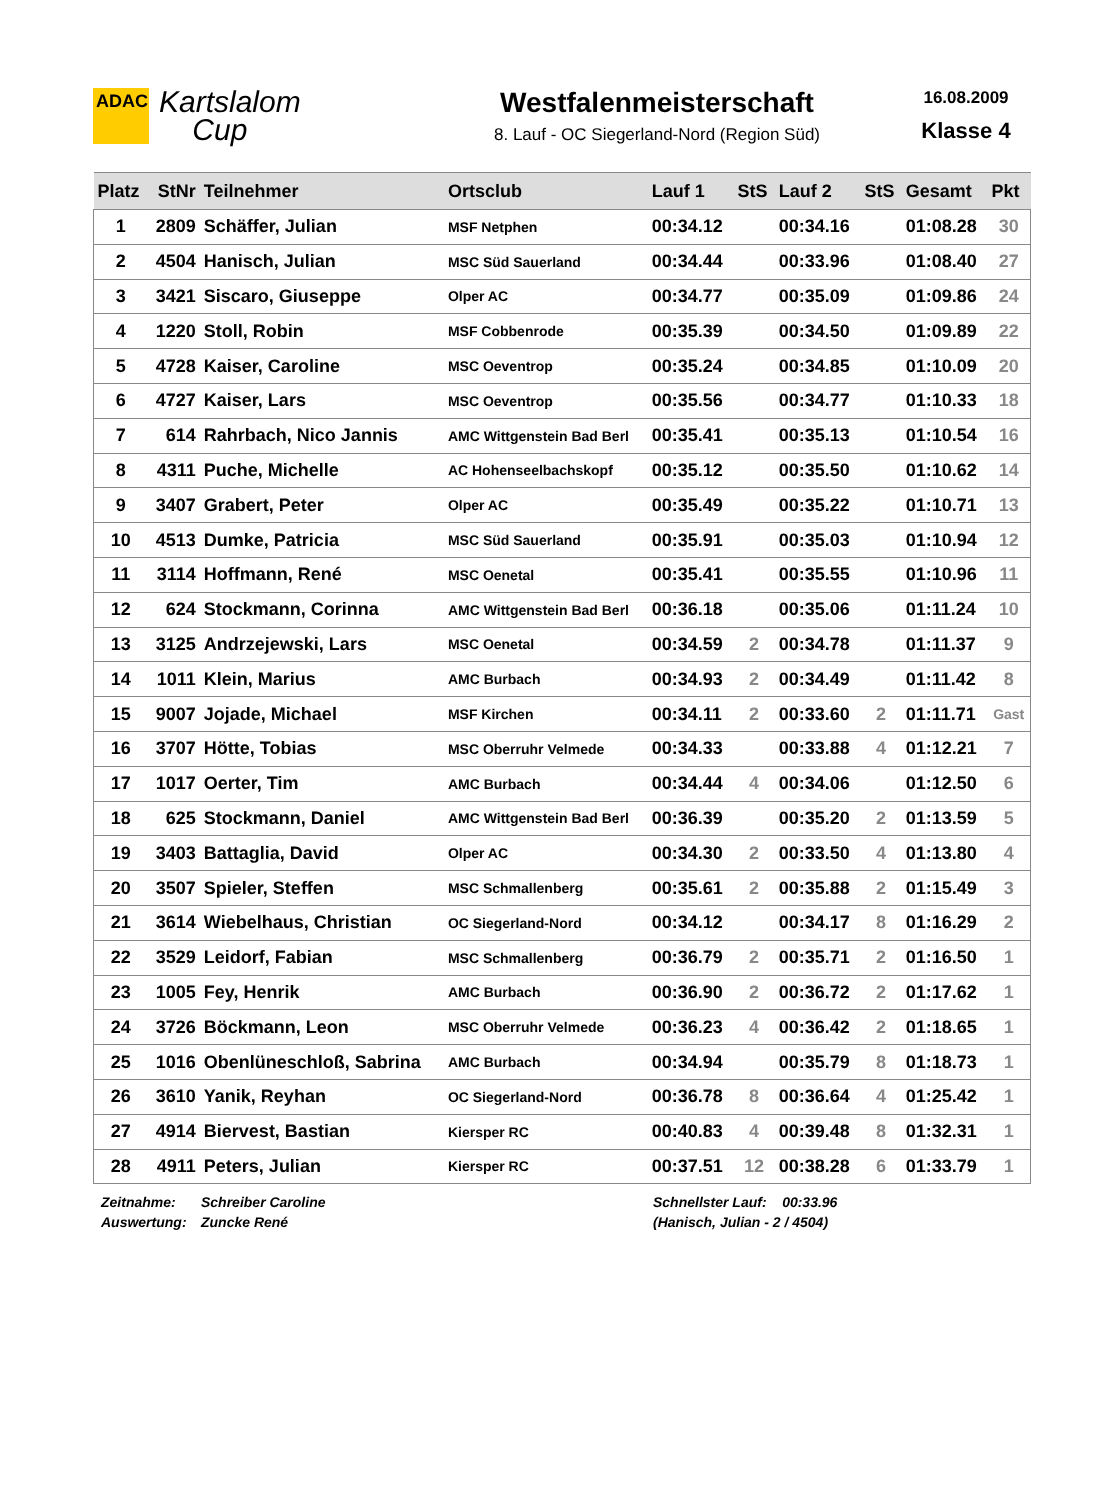ADAC
Kartslalom
Cup
Westfalenmeisterschaft
8. Lauf - OC Siegerland-Nord (Region Süd)
16.08.2009
Klasse 4
| Platz | StNr | Teilnehmer | Ortsclub | Lauf 1 | StS | Lauf 2 | StS | Gesamt | Pkt |
| --- | --- | --- | --- | --- | --- | --- | --- | --- | --- |
| 1 | 2809 | Schäffer, Julian | MSF Netphen | 00:34.12 | | 00:34.16 | | 01:08.28 | 30 |
| 2 | 4504 | Hanisch, Julian | MSC Süd Sauerland | 00:34.44 | | 00:33.96 | | 01:08.40 | 27 |
| 3 | 3421 | Siscaro, Giuseppe | Olper AC | 00:34.77 | | 00:35.09 | | 01:09.86 | 24 |
| 4 | 1220 | Stoll, Robin | MSF Cobbenrode | 00:35.39 | | 00:34.50 | | 01:09.89 | 22 |
| 5 | 4728 | Kaiser, Caroline | MSC Oeventrop | 00:35.24 | | 00:34.85 | | 01:10.09 | 20 |
| 6 | 4727 | Kaiser, Lars | MSC Oeventrop | 00:35.56 | | 00:34.77 | | 01:10.33 | 18 |
| 7 | 614 | Rahrbach, Nico Jannis | AMC Wittgenstein Bad Berl | 00:35.41 | | 00:35.13 | | 01:10.54 | 16 |
| 8 | 4311 | Puche, Michelle | AC Hohenseelbachskopf | 00:35.12 | | 00:35.50 | | 01:10.62 | 14 |
| 9 | 3407 | Grabert, Peter | Olper AC | 00:35.49 | | 00:35.22 | | 01:10.71 | 13 |
| 10 | 4513 | Dumke, Patricia | MSC Süd Sauerland | 00:35.91 | | 00:35.03 | | 01:10.94 | 12 |
| 11 | 3114 | Hoffmann, René | MSC Oenetal | 00:35.41 | | 00:35.55 | | 01:10.96 | 11 |
| 12 | 624 | Stockmann, Corinna | AMC Wittgenstein Bad Berl | 00:36.18 | | 00:35.06 | | 01:11.24 | 10 |
| 13 | 3125 | Andrzejewski, Lars | MSC Oenetal | 00:34.59 | 2 | 00:34.78 | | 01:11.37 | 9 |
| 14 | 1011 | Klein, Marius | AMC Burbach | 00:34.93 | 2 | 00:34.49 | | 01:11.42 | 8 |
| 15 | 9007 | Jojade, Michael | MSF Kirchen | 00:34.11 | 2 | 00:33.60 | 2 | 01:11.71 | Gast |
| 16 | 3707 | Hötte, Tobias | MSC Oberruhr Velmede | 00:34.33 | | 00:33.88 | 4 | 01:12.21 | 7 |
| 17 | 1017 | Oerter, Tim | AMC Burbach | 00:34.44 | 4 | 00:34.06 | | 01:12.50 | 6 |
| 18 | 625 | Stockmann, Daniel | AMC Wittgenstein Bad Berl | 00:36.39 | | 00:35.20 | 2 | 01:13.59 | 5 |
| 19 | 3403 | Battaglia, David | Olper AC | 00:34.30 | 2 | 00:33.50 | 4 | 01:13.80 | 4 |
| 20 | 3507 | Spieler, Steffen | MSC Schmallenberg | 00:35.61 | 2 | 00:35.88 | 2 | 01:15.49 | 3 |
| 21 | 3614 | Wiebelhaus, Christian | OC Siegerland-Nord | 00:34.12 | | 00:34.17 | 8 | 01:16.29 | 2 |
| 22 | 3529 | Leidorf, Fabian | MSC Schmallenberg | 00:36.79 | 2 | 00:35.71 | 2 | 01:16.50 | 1 |
| 23 | 1005 | Fey, Henrik | AMC Burbach | 00:36.90 | 2 | 00:36.72 | 2 | 01:17.62 | 1 |
| 24 | 3726 | Böckmann, Leon | MSC Oberruhr Velmede | 00:36.23 | 4 | 00:36.42 | 2 | 01:18.65 | 1 |
| 25 | 1016 | Obenlüneschloß, Sabrina | AMC Burbach | 00:34.94 | | 00:35.79 | 8 | 01:18.73 | 1 |
| 26 | 3610 | Yanik, Reyhan | OC Siegerland-Nord | 00:36.78 | 8 | 00:36.64 | 4 | 01:25.42 | 1 |
| 27 | 4914 | Biervest, Bastian | Kiersper RC | 00:40.83 | 4 | 00:39.48 | 8 | 01:32.31 | 1 |
| 28 | 4911 | Peters, Julian | Kiersper RC | 00:37.51 | 12 | 00:38.28 | 6 | 01:33.79 | 1 |
Zeitnahme:
Auswertung:
Schreiber Caroline
Zuncke René
Schnellster Lauf: 00:33.96
(Hanisch, Julian - 2 / 4504)